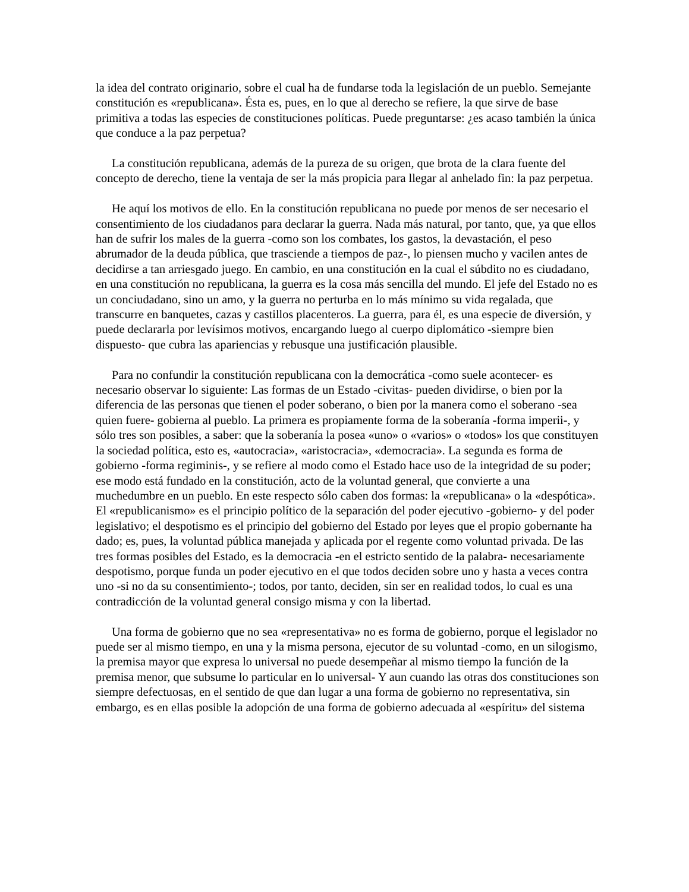la idea del contrato originario, sobre el cual ha de fundarse toda la legislación de un pueblo. Semejante constitución es «republicana». Ésta es, pues, en lo que al derecho se refiere, la que sirve de base primitiva a todas las especies de constituciones políticas. Puede preguntarse: ¿es acaso también la única que conduce a la paz perpetua?
La constitución republicana, además de la pureza de su origen, que brota de la clara fuente del concepto de derecho, tiene la ventaja de ser la más propicia para llegar al anhelado fin: la paz perpetua.
He aquí los motivos de ello. En la constitución republicana no puede por menos de ser necesario el consentimiento de los ciudadanos para declarar la guerra. Nada más natural, por tanto, que, ya que ellos han de sufrir los males de la guerra -como son los combates, los gastos, la devastación, el peso abrumador de la deuda pública, que trasciende a tiempos de paz-, lo piensen mucho y vacilen antes de decidirse a tan arriesgado juego. En cambio, en una constitución en la cual el súbdito no es ciudadano, en una constitución no republicana, la guerra es la cosa más sencilla del mundo. El jefe del Estado no es un conciudadano, sino un amo, y la guerra no perturba en lo más mínimo su vida regalada, que transcurre en banquetes, cazas y castillos placenteros. La guerra, para él, es una especie de diversión, y puede declararla por levísimos motivos, encargando luego al cuerpo diplomático -siempre bien dispuesto- que cubra las apariencias y rebusque una justificación plausible.
Para no confundir la constitución republicana con la democrática -como suele acontecer- es necesario observar lo siguiente: Las formas de un Estado -civitas- pueden dividirse, o bien por la diferencia de las personas que tienen el poder soberano, o bien por la manera como el soberano -sea quien fuere- gobierna al pueblo. La primera es propiamente forma de la soberanía -forma imperii-, y sólo tres son posibles, a saber: que la soberanía la posea «uno» o «varios» o «todos» los que constituyen la sociedad política, esto es, «autocracia», «aristocracia», «democracia». La segunda es forma de gobierno -forma regiminis-, y se refiere al modo como el Estado hace uso de la integridad de su poder; ese modo está fundado en la constitución, acto de la voluntad general, que convierte a una muchedumbre en un pueblo. En este respecto sólo caben dos formas: la «republicana» o la «despótica». El «republicanismo» es el principio político de la separación del poder ejecutivo -gobierno- y del poder legislativo; el despotismo es el principio del gobierno del Estado por leyes que el propio gobernante ha dado; es, pues, la voluntad pública manejada y aplicada por el regente como voluntad privada. De las tres formas posibles del Estado, es la democracia -en el estricto sentido de la palabra- necesariamente despotismo, porque funda un poder ejecutivo en el que todos deciden sobre uno y hasta a veces contra uno -si no da su consentimiento-; todos, por tanto, deciden, sin ser en realidad todos, lo cual es una contradicción de la voluntad general consigo misma y con la libertad.
Una forma de gobierno que no sea «representativa» no es forma de gobierno, porque el legislador no puede ser al mismo tiempo, en una y la misma persona, ejecutor de su voluntad -como, en un silogismo, la premisa mayor que expresa lo universal no puede desempeñar al mismo tiempo la función de la premisa menor, que subsume lo particular en lo universal- Y aun cuando las otras dos constituciones son siempre defectuosas, en el sentido de que dan lugar a una forma de gobierno no representativa, sin embargo, es en ellas posible la adopción de una forma de gobierno adecuada al «espíritu» del sistema